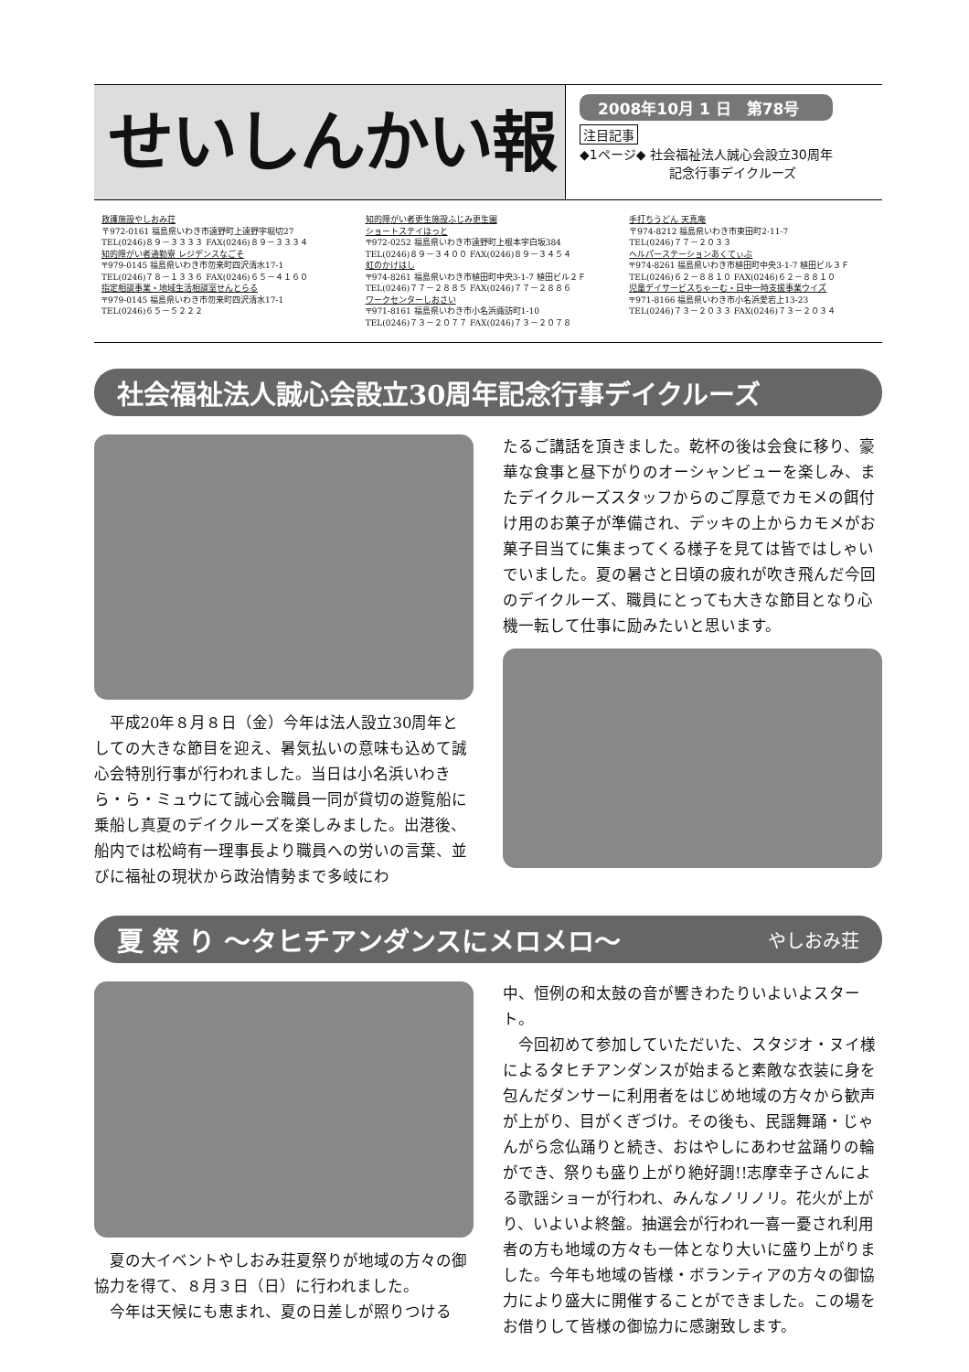せいしんかい報
2008年10月 1 日　第78号
注目記事
◆1ページ◆ 社会福祉法人誠心会設立30周年
　　　　　　　記念行事デイクルーズ
救護施設やしおみ荘
〒972-0161 福島県いわき市遠野町上遠野字堀切27
TEL(0246)８９－３３３３ FAX(0246)８９－３３３４
知的障がい者通勤寮 レジデンスなごそ
〒979-0145 福島県いわき市勿来町四沢清水17-1
TEL(0246)７８－１３３６ FAX(0246)６５－４１６０
指定相談事業・地域生活相談室せんとらる
〒979-0145 福島県いわき市勿来町四沢清水17-1
TEL(0246)６５－５２２２
知的障がい者更生施設ふじみ更生園
ショートステイほっと
〒972-0252 福島県いわき市遠野町上根本字白坂384
TEL(0246)８９－３４００ FAX(0246)８９－３４５４
虹のかけはし
〒974-8261 福島県いわき市植田町中央3-1-7 植田ビル２Ｆ
TEL(0246)７７－２８８５ FAX(0246)７７－２８８６
ワークセンターしおさい
〒971-8161 福島県いわき市小名浜諏訪町1-10
TEL(0246)７３－２０７７ FAX(0246)７３－２０７８
手打ちうどん 天真庵
〒974-8212 福島県いわき市東田町2-11-7
TEL(0246)７７－２０３３
ヘルパーステーションあくてぃぶ
〒974-8261 福島県いわき市植田町中央3-1-7 植田ビル３Ｆ
TEL(0246)６２－８８１０ FAX(0246)６２－８８１０
児童デイサービスちゃーむ・日中一時支援事業ウイズ
〒971-8166 福島県いわき市小名浜愛宕上13-23
TEL(0246)７３－２０３３ FAX(0246)７３－２０３４
社会福祉法人誠心会設立30周年記念行事デイクルーズ
平成20年８月８日（金）今年は法人設立30周年としての大きな節目を迎え、暑気払いの意味も込めて誠心会特別行事が行われました。当日は小名浜いわきら・ら・ミュウにて誠心会職員一同が貸切の遊覧船に乗船し真夏のデイクルーズを楽しみました。出港後、船内では松﨑有一理事長より職員への労いの言葉、並びに福祉の現状から政治情勢まで多岐にわ
たるご講話を頂きました。乾杯の後は会食に移り、豪華な食事と昼下がりのオーシャンビューを楽しみ、またデイクルーズスタッフからのご厚意でカモメの餌付け用のお菓子が準備され、デッキの上からカモメがお菓子目当てに集まってくる様子を見ては皆ではしゃいでいました。夏の暑さと日頃の疲れが吹き飛んだ今回のデイクルーズ、職員にとっても大きな節目となり心機一転して仕事に励みたいと思います。
夏 祭 り ～タヒチアンダンスにメロメロ～ やしおみ荘
夏の大イベントやしおみ荘夏祭りが地域の方々の御協力を得て、８月３日（日）に行われました。
今年は天候にも恵まれ、夏の日差しが照りつける
中、恒例の和太鼓の音が響きわたりいよいよスタート。
今回初めて参加していただいた、スタジオ・ヌイ様によるタヒチアンダンスが始まると素敵な衣装に身を包んだダンサーに利用者をはじめ地域の方々から歓声が上がり、目がくぎづけ。その後も、民謡舞踊・じゃんがら念仏踊りと続き、おはやしにあわせ盆踊りの輪ができ、祭りも盛り上がり絶好調!!志摩幸子さんによる歌謡ショーが行われ、みんなノリノリ。花火が上がり、いよいよ終盤。抽選会が行われ一喜一憂され利用者の方も地域の方々も一体となり大いに盛り上がりました。今年も地域の皆様・ボランティアの方々の御協力により盛大に開催することができました。この場をお借りして皆様の御協力に感謝致します。